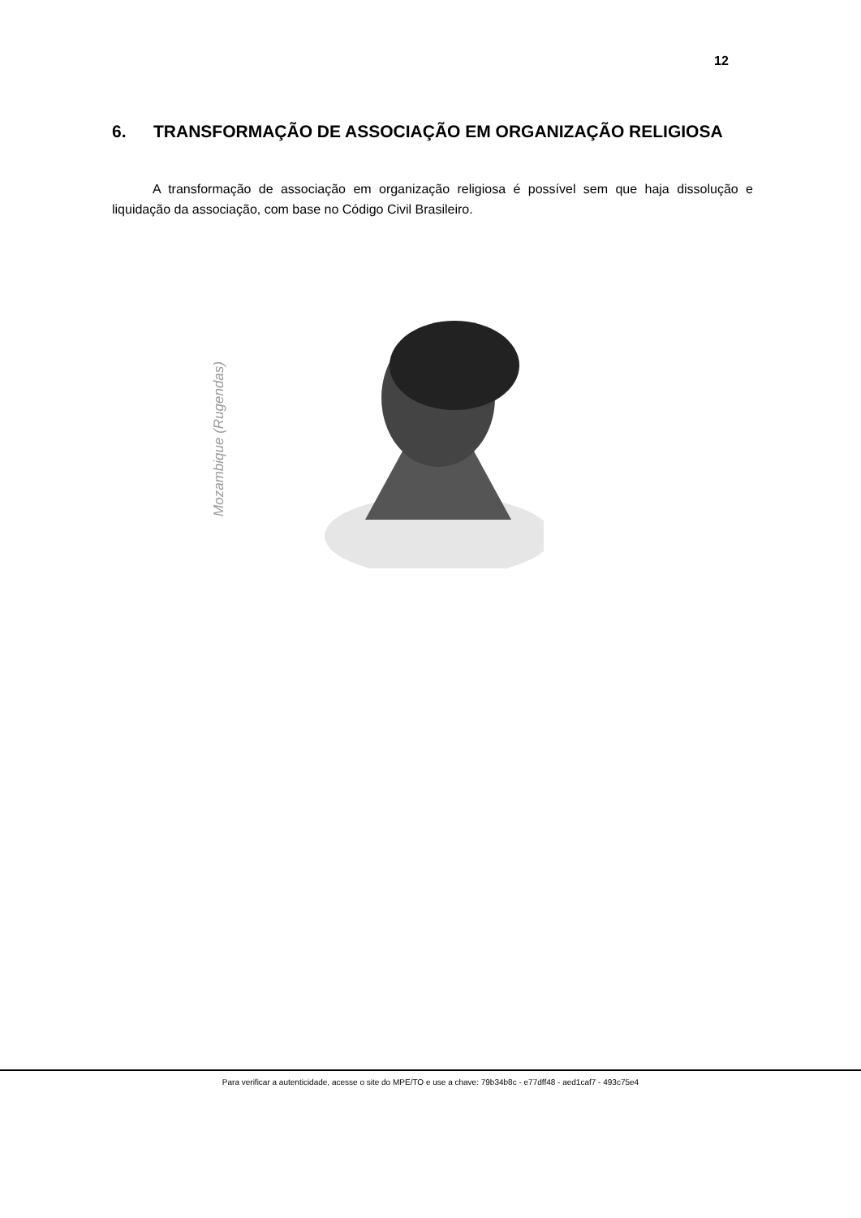12
6. TRANSFORMAÇÃO DE ASSOCIAÇÃO EM ORGANIZAÇÃO RELIGIOSA
A transformação de associação em organização religiosa é possível sem que haja dissolução e liquidação da associação, com base no Código Civil Brasileiro.
Mozambique (Rugendas)
Para verificar a autenticidade, acesse o site do MPE/TO e use a chave: 79b34b8c - e77dff48 - aed1caf7 - 493c75e4